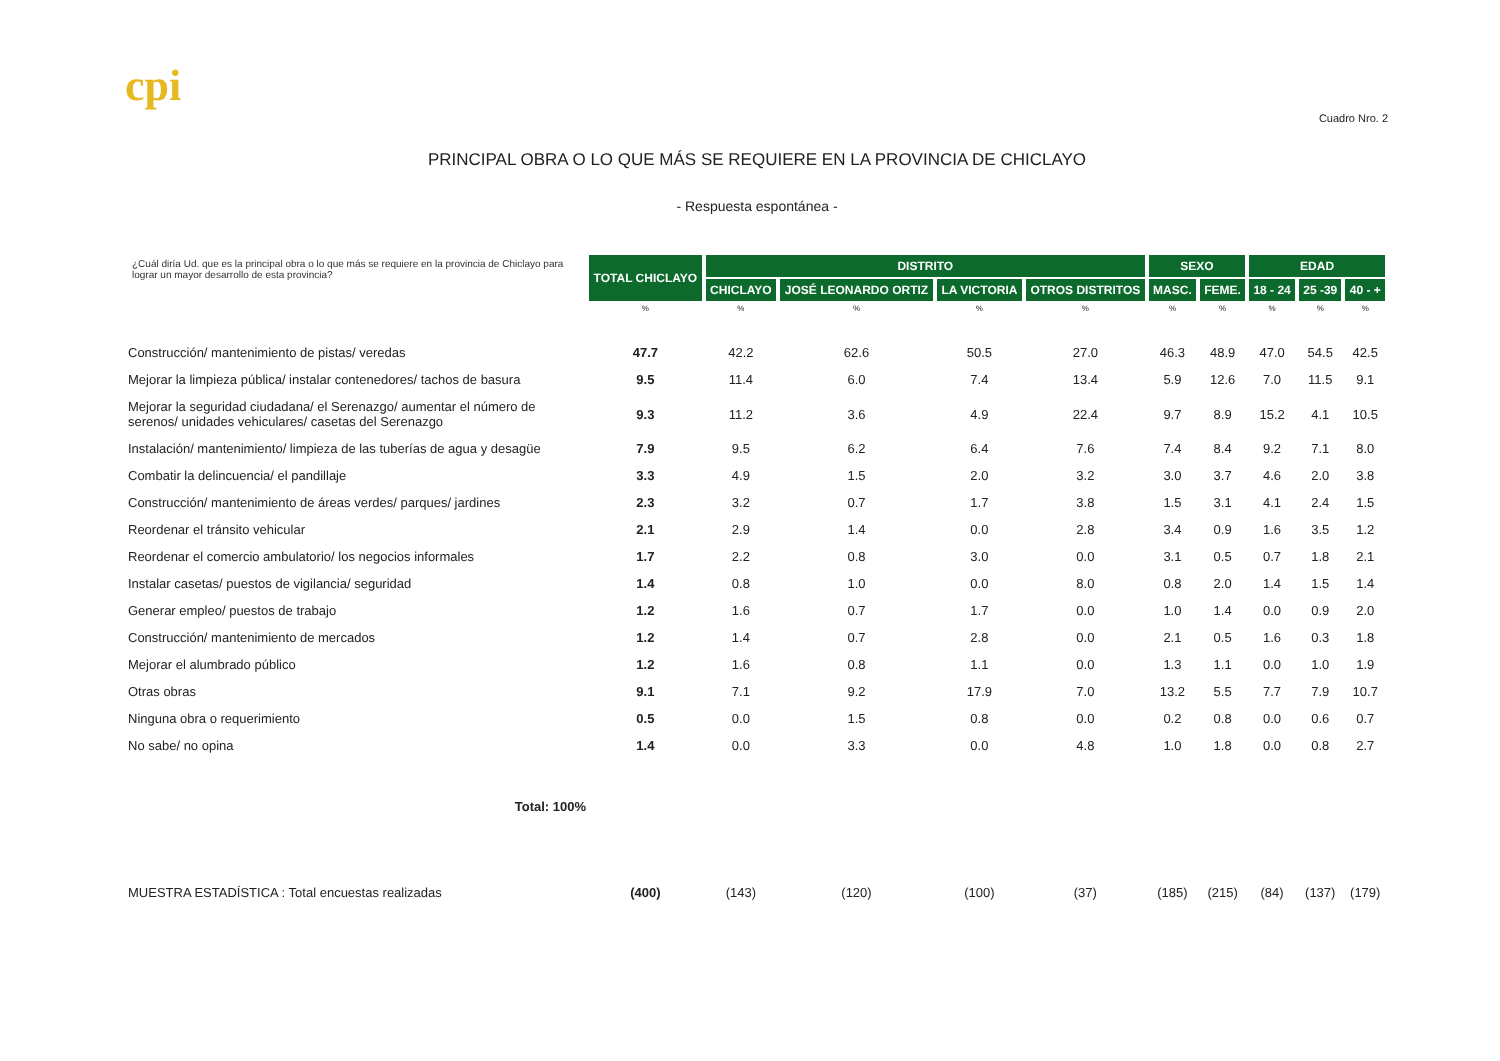cpi
Cuadro Nro. 2
PRINCIPAL OBRA O LO QUE MÁS SE REQUIERE EN LA PROVINCIA DE CHICLAYO
- Respuesta espontánea -
| ¿Cuál diría Ud. que es la principal obra o lo que más se requiere en la provincia de Chiclayo para lograr un mayor desarrollo de esta provincia? | TOTAL CHICLAYO | DISTRITO | | | | SEXO | | EDAD | | |
| --- | --- | --- | --- | --- | --- | --- | --- | --- | --- | --- |
| | | CHICLAYO | JOSÉ LEONARDO ORTIZ | LA VICTORIA | OTROS DISTRITOS | MASC. | FEME. | 18 - 24 | 25 -39 | 40 - + |
| | % | % | % | % | % | % | % | % | % | % |
| Construcción/ mantenimiento de pistas/ veredas | 47.7 | 42.2 | 62.6 | 50.5 | 27.0 | 46.3 | 48.9 | 47.0 | 54.5 | 42.5 |
| Mejorar la limpieza pública/ instalar contenedores/ tachos de basura | 9.5 | 11.4 | 6.0 | 7.4 | 13.4 | 5.9 | 12.6 | 7.0 | 11.5 | 9.1 |
| Mejorar la seguridad ciudadana/ el Serenazgo/ aumentar el número de serenos/ unidades vehiculares/ casetas del Serenazgo | 9.3 | 11.2 | 3.6 | 4.9 | 22.4 | 9.7 | 8.9 | 15.2 | 4.1 | 10.5 |
| Instalación/ mantenimiento/ limpieza de las tuberías de agua y desagüe | 7.9 | 9.5 | 6.2 | 6.4 | 7.6 | 7.4 | 8.4 | 9.2 | 7.1 | 8.0 |
| Combatir la delincuencia/ el pandillaje | 3.3 | 4.9 | 1.5 | 2.0 | 3.2 | 3.0 | 3.7 | 4.6 | 2.0 | 3.8 |
| Construcción/ mantenimiento de áreas verdes/ parques/ jardines | 2.3 | 3.2 | 0.7 | 1.7 | 3.8 | 1.5 | 3.1 | 4.1 | 2.4 | 1.5 |
| Reordenar el tránsito vehicular | 2.1 | 2.9 | 1.4 | 0.0 | 2.8 | 3.4 | 0.9 | 1.6 | 3.5 | 1.2 |
| Reordenar el comercio ambulatorio/ los negocios informales | 1.7 | 2.2 | 0.8 | 3.0 | 0.0 | 3.1 | 0.5 | 0.7 | 1.8 | 2.1 |
| Instalar casetas/ puestos de vigilancia/ seguridad | 1.4 | 0.8 | 1.0 | 0.0 | 8.0 | 0.8 | 2.0 | 1.4 | 1.5 | 1.4 |
| Generar empleo/ puestos de trabajo | 1.2 | 1.6 | 0.7 | 1.7 | 0.0 | 1.0 | 1.4 | 0.0 | 0.9 | 2.0 |
| Construcción/ mantenimiento de mercados | 1.2 | 1.4 | 0.7 | 2.8 | 0.0 | 2.1 | 0.5 | 1.6 | 0.3 | 1.8 |
| Mejorar el alumbrado público | 1.2 | 1.6 | 0.8 | 1.1 | 0.0 | 1.3 | 1.1 | 0.0 | 1.0 | 1.9 |
| Otras obras | 9.1 | 7.1 | 9.2 | 17.9 | 7.0 | 13.2 | 5.5 | 7.7 | 7.9 | 10.7 |
| Ninguna obra o requerimiento | 0.5 | 0.0 | 1.5 | 0.8 | 0.0 | 0.2 | 0.8 | 0.0 | 0.6 | 0.7 |
| No sabe/ no opina | 1.4 | 0.0 | 3.3 | 0.0 | 4.8 | 1.0 | 1.8 | 0.0 | 0.8 | 2.7 |
| Total: 100% | | | | | | | | | | |
| MUESTRA ESTADÍSTICA : Total encuestas realizadas | (400) | (143) | (120) | (100) | (37) | (185) | (215) | (84) | (137) | (179) |